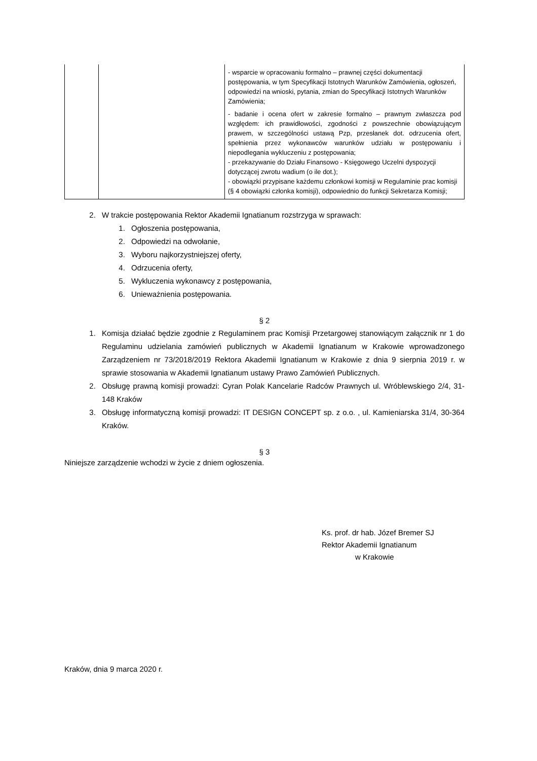| | | - wsparcie w opracowaniu formalno – prawnej części dokumentacji postępowania, w tym Specyfikacji Istotnych Warunków Zamówienia, ogłoszeń, odpowiedzi na wnioski, pytania, zmian do Specyfikacji Istotnych Warunków Zamówienia; - badanie i ocena ofert w zakresie formalno – prawnym zwłaszcza pod względem: ich prawidłowości, zgodności z powszechnie obowiązującym prawem, w szczególności ustawą Pzp, przesłanek dot. odrzucenia ofert, spełnienia przez wykonawców warunków udziału w postępowaniu i niepodlegania wykluczeniu z postępowania; - przekazywanie do Działu Finansowo - Księgowego Uczelni dyspozycji dotyczącej zwrotu wadium (o ile dot.); - obowiązki przypisane każdemu członkowi komisji w Regulaminie prac komisji (§ 4 obowiązki członka komisji), odpowiednio do funkcji Sekretarza Komisji; |
2. W trakcie postępowania Rektor Akademii Ignatianum rozstrzyga w sprawach:
1. Ogłoszenia postępowania,
2. Odpowiedzi na odwołanie,
3. Wyboru najkorzystniejszej oferty,
4. Odrzucenia oferty,
5. Wykluczenia wykonawcy z postępowania,
6. Unieważnienia postępowania.
§ 2
1. Komisja działać będzie zgodnie z Regulaminem prac Komisji Przetargowej stanowiącym załącznik nr 1 do Regulaminu udzielania zamówień publicznych w Akademii Ignatianum w Krakowie wprowadzonego Zarządzeniem nr 73/2018/2019 Rektora Akademii Ignatianum w Krakowie z dnia 9 sierpnia 2019 r. w sprawie stosowania w Akademii Ignatianum ustawy Prawo Zamówień Publicznych.
2. Obsługę prawną komisji prowadzi: Cyran Polak Kancelarie Radców Prawnych ul. Wróblewskiego 2/4, 31-148 Kraków
3. Obsługę informatyczną komisji prowadzi: IT DESIGN CONCEPT sp. z o.o. , ul. Kamieniarska 31/4, 30-364 Kraków.
§ 3
Niniejsze zarządzenie wchodzi w życie z dniem ogłoszenia.
Ks. prof. dr hab. Józef Bremer SJ
Rektor Akademii Ignatianum
w Krakowie
Kraków, dnia 9 marca 2020 r.